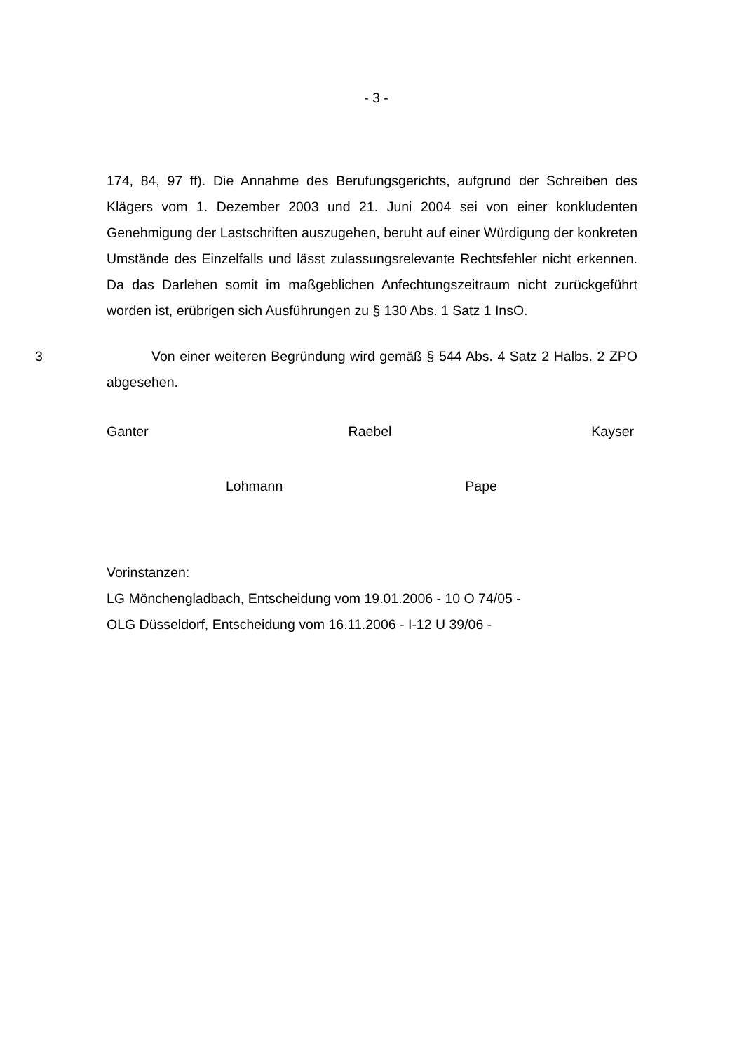- 3 -
174, 84, 97 ff). Die Annahme des Berufungsgerichts, aufgrund der Schreiben des Klägers vom 1. Dezember 2003 und 21. Juni 2004 sei von einer konkluden­ten Genehmigung der Lastschriften auszugehen, beruht auf einer Würdigung der konkreten Umstände des Einzelfalls und lässt zulassungsrelevante Rechts­fehler nicht erkennen. Da das Darlehen somit im maßgeblichen Anfechtungs­zeitraum nicht zurückgeführt worden ist, erübrigen sich Ausführungen zu § 130 Abs. 1 Satz 1 InsO.
3 Von einer weiteren Begründung wird gemäß § 544 Abs. 4 Satz 2 Halbs. 2 ZPO abgesehen.
Ganter Raebel Kayser
Lohmann Pape
Vorinstanzen:
LG Mönchengladbach, Entscheidung vom 19.01.2006 - 10 O 74/05 -
OLG Düsseldorf, Entscheidung vom 16.11.2006 - I-12 U 39/06 -